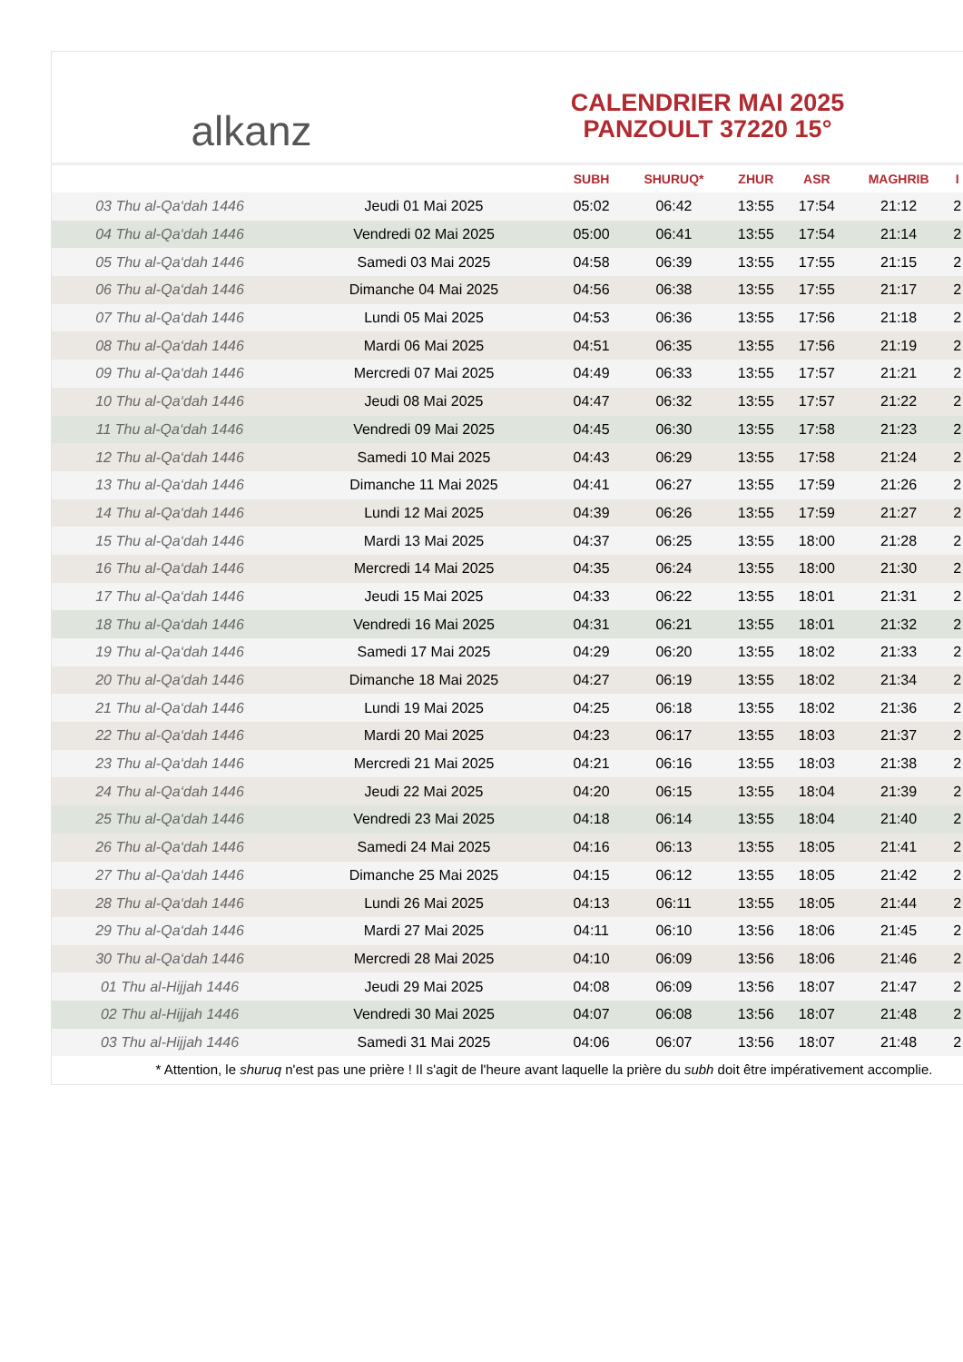alkanz
CALENDRIER MAI 2025
PANZOULT 37220 15°
| | | SUBH | SHURUQ* | ZHUR | ASR | MAGHRIB | I |
| --- | --- | --- | --- | --- | --- | --- | --- |
| 03 Thu al-Qa‘dah 1446 | Jeudi 01 Mai 2025 | 05:02 | 06:42 | 13:55 | 17:54 | 21:12 | 2 |
| 04 Thu al-Qa‘dah 1446 | Vendredi 02 Mai 2025 | 05:00 | 06:41 | 13:55 | 17:54 | 21:14 | 2 |
| 05 Thu al-Qa‘dah 1446 | Samedi 03 Mai 2025 | 04:58 | 06:39 | 13:55 | 17:55 | 21:15 | 2 |
| 06 Thu al-Qa‘dah 1446 | Dimanche 04 Mai 2025 | 04:56 | 06:38 | 13:55 | 17:55 | 21:17 | 2 |
| 07 Thu al-Qa‘dah 1446 | Lundi 05 Mai 2025 | 04:53 | 06:36 | 13:55 | 17:56 | 21:18 | 2 |
| 08 Thu al-Qa‘dah 1446 | Mardi 06 Mai 2025 | 04:51 | 06:35 | 13:55 | 17:56 | 21:19 | 2 |
| 09 Thu al-Qa‘dah 1446 | Mercredi 07 Mai 2025 | 04:49 | 06:33 | 13:55 | 17:57 | 21:21 | 2 |
| 10 Thu al-Qa‘dah 1446 | Jeudi 08 Mai 2025 | 04:47 | 06:32 | 13:55 | 17:57 | 21:22 | 2 |
| 11 Thu al-Qa‘dah 1446 | Vendredi 09 Mai 2025 | 04:45 | 06:30 | 13:55 | 17:58 | 21:23 | 2 |
| 12 Thu al-Qa‘dah 1446 | Samedi 10 Mai 2025 | 04:43 | 06:29 | 13:55 | 17:58 | 21:24 | 2 |
| 13 Thu al-Qa‘dah 1446 | Dimanche 11 Mai 2025 | 04:41 | 06:27 | 13:55 | 17:59 | 21:26 | 2 |
| 14 Thu al-Qa‘dah 1446 | Lundi 12 Mai 2025 | 04:39 | 06:26 | 13:55 | 17:59 | 21:27 | 2 |
| 15 Thu al-Qa‘dah 1446 | Mardi 13 Mai 2025 | 04:37 | 06:25 | 13:55 | 18:00 | 21:28 | 2 |
| 16 Thu al-Qa‘dah 1446 | Mercredi 14 Mai 2025 | 04:35 | 06:24 | 13:55 | 18:00 | 21:30 | 2 |
| 17 Thu al-Qa‘dah 1446 | Jeudi 15 Mai 2025 | 04:33 | 06:22 | 13:55 | 18:01 | 21:31 | 2 |
| 18 Thu al-Qa‘dah 1446 | Vendredi 16 Mai 2025 | 04:31 | 06:21 | 13:55 | 18:01 | 21:32 | 2 |
| 19 Thu al-Qa‘dah 1446 | Samedi 17 Mai 2025 | 04:29 | 06:20 | 13:55 | 18:02 | 21:33 | 2 |
| 20 Thu al-Qa‘dah 1446 | Dimanche 18 Mai 2025 | 04:27 | 06:19 | 13:55 | 18:02 | 21:34 | 2 |
| 21 Thu al-Qa‘dah 1446 | Lundi 19 Mai 2025 | 04:25 | 06:18 | 13:55 | 18:02 | 21:36 | 2 |
| 22 Thu al-Qa‘dah 1446 | Mardi 20 Mai 2025 | 04:23 | 06:17 | 13:55 | 18:03 | 21:37 | 2 |
| 23 Thu al-Qa‘dah 1446 | Mercredi 21 Mai 2025 | 04:21 | 06:16 | 13:55 | 18:03 | 21:38 | 2 |
| 24 Thu al-Qa‘dah 1446 | Jeudi 22 Mai 2025 | 04:20 | 06:15 | 13:55 | 18:04 | 21:39 | 2 |
| 25 Thu al-Qa‘dah 1446 | Vendredi 23 Mai 2025 | 04:18 | 06:14 | 13:55 | 18:04 | 21:40 | 2 |
| 26 Thu al-Qa‘dah 1446 | Samedi 24 Mai 2025 | 04:16 | 06:13 | 13:55 | 18:05 | 21:41 | 2 |
| 27 Thu al-Qa‘dah 1446 | Dimanche 25 Mai 2025 | 04:15 | 06:12 | 13:55 | 18:05 | 21:42 | 2 |
| 28 Thu al-Qa‘dah 1446 | Lundi 26 Mai 2025 | 04:13 | 06:11 | 13:55 | 18:05 | 21:44 | 2 |
| 29 Thu al-Qa‘dah 1446 | Mardi 27 Mai 2025 | 04:11 | 06:10 | 13:56 | 18:06 | 21:45 | 2 |
| 30 Thu al-Qa‘dah 1446 | Mercredi 28 Mai 2025 | 04:10 | 06:09 | 13:56 | 18:06 | 21:46 | 2 |
| 01 Thu al-Hijjah 1446 | Jeudi 29 Mai 2025 | 04:08 | 06:09 | 13:56 | 18:07 | 21:47 | 2 |
| 02 Thu al-Hijjah 1446 | Vendredi 30 Mai 2025 | 04:07 | 06:08 | 13:56 | 18:07 | 21:48 | 2 |
| 03 Thu al-Hijjah 1446 | Samedi 31 Mai 2025 | 04:06 | 06:07 | 13:56 | 18:07 | 21:48 | 2 |
* Attention, le shuruq n'est pas une prière ! Il s'agit de l'heure avant laquelle la prière du subh doit être impérativement accomplie.